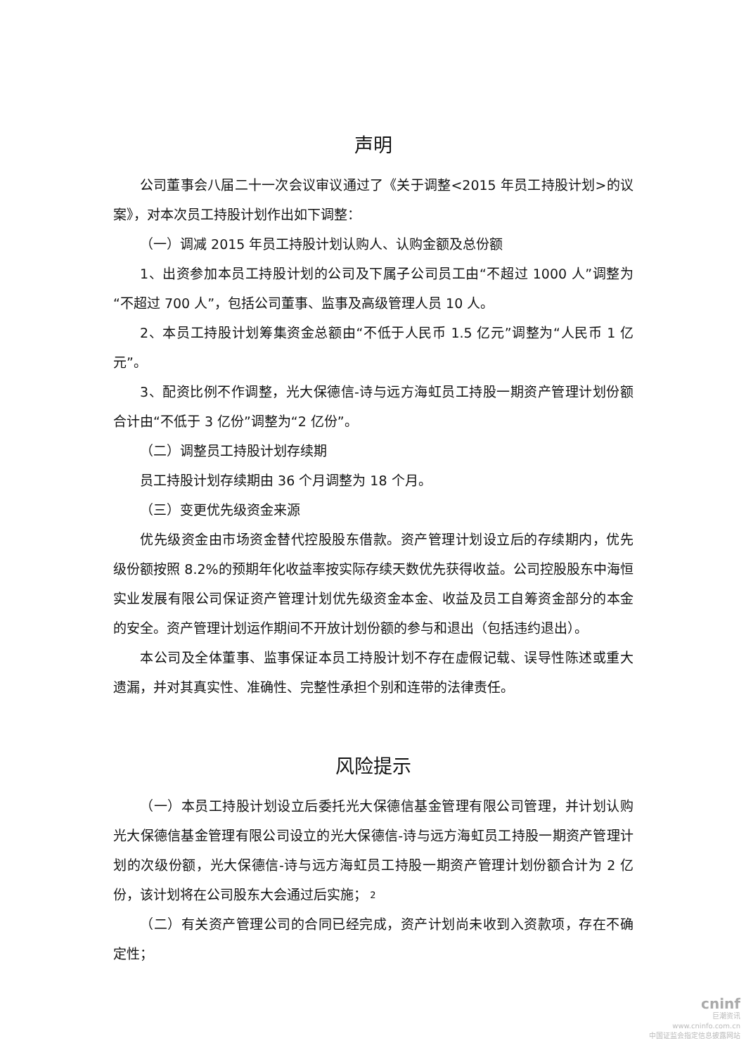声明
公司董事会八届二十一次会议审议通过了《关于调整<2015 年员工持股计划>的议案》，对本次员工持股计划作出如下调整：
（一）调减 2015 年员工持股计划认购人、认购金额及总份额
1、出资参加本员工持股计划的公司及下属子公司员工由“不超过 1000 人”调整为“不超过 700 人”，包括公司董事、监事及高级管理人员 10 人。
2、本员工持股计划筹集资金总额由“不低于人民币 1.5 亿元”调整为“人民币 1 亿元”。
3、配资比例不作调整，光大保德信-诗与远方海虹员工持股一期资产管理计划份额合计由“不低于 3 亿份”调整为“2 亿份”。
（二）调整员工持股计划存续期
员工持股计划存续期由 36 个月调整为 18 个月。
（三）变更优先级资金来源
优先级资金由市场资金替代控股股东借款。资产管理计划设立后的存续期内，优先级份额按照 8.2%的预期年化收益率按实际存续天数优先获得收益。公司控股股东中海恒实业发展有限公司保证资产管理计划优先级资金本金、收益及员工自筹资金部分的本金的安全。资产管理计划运作期间不开放计划份额的参与和退出（包括违约退出）。
本公司及全体董事、监事保证本员工持股计划不存在虚假记载、误导性陈述或重大遗漏，并对其真实性、准确性、完整性承担个别和连带的法律责任。
风险提示
（一）本员工持股计划设立后委托光大保德信基金管理有限公司管理，并计划认购光大保德信基金管理有限公司设立的光大保德信-诗与远方海虹员工持股一期资产管理计划的次级份额，光大保德信-诗与远方海虹员工持股一期资产管理计划份额合计为 2 亿份，该计划将在公司股东大会通过后实施；
（二）有关资产管理公司的合同已经完成，资产计划尚未收到入资款项，存在不确定性；
2
cninf
巨潮资讯
www.cninfo.com.cn
中国证监会指定信息披露网站